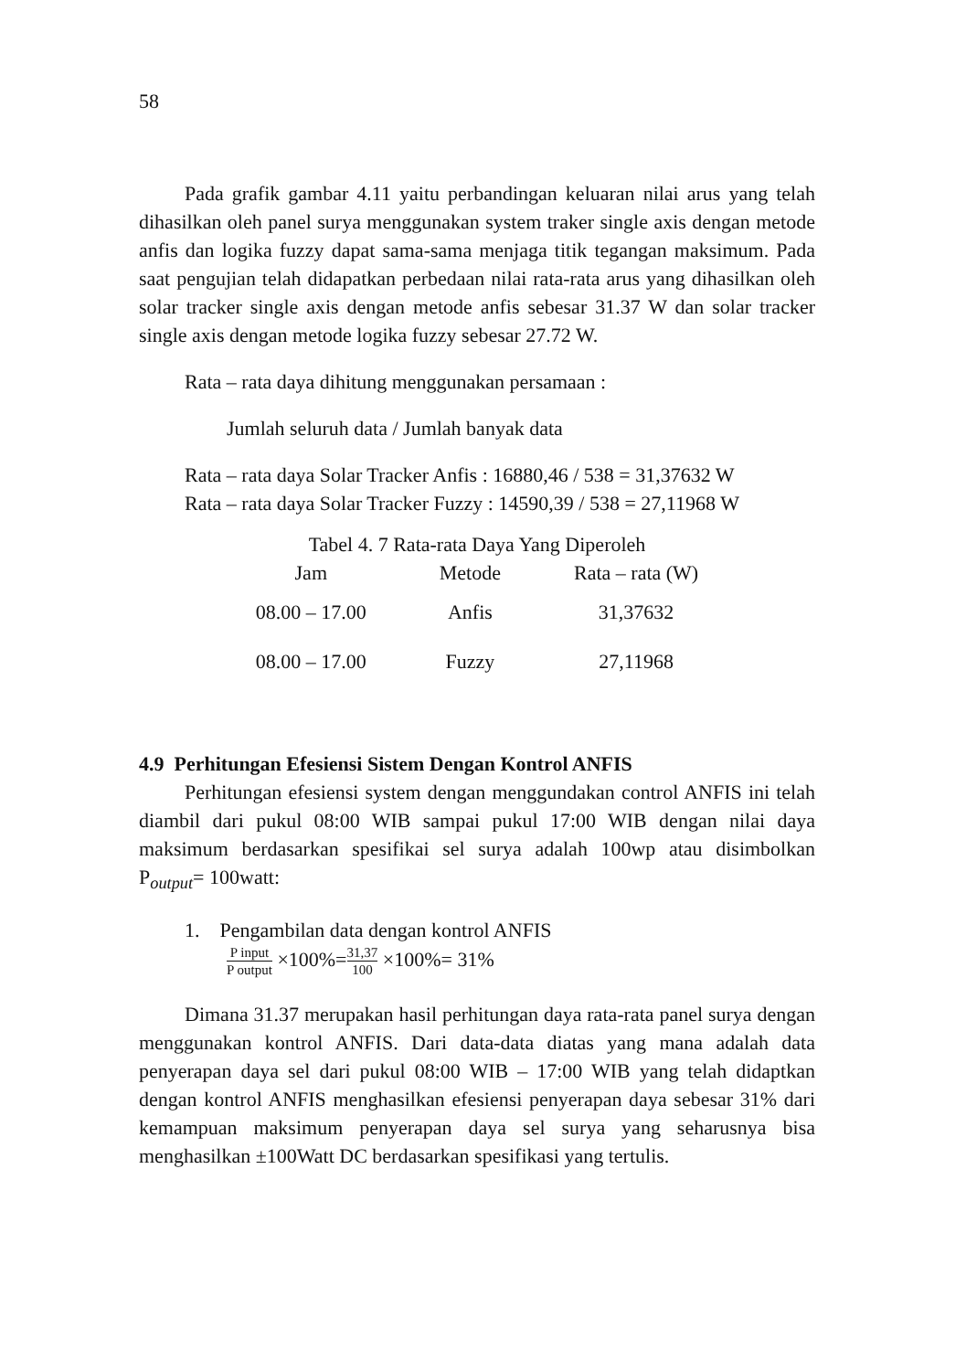58
Pada grafik gambar 4.11 yaitu perbandingan keluaran nilai arus yang telah dihasilkan oleh panel surya menggunakan system traker single axis dengan metode anfis dan logika fuzzy dapat sama-sama menjaga titik tegangan maksimum. Pada saat pengujian telah didapatkan perbedaan nilai rata-rata arus yang dihasilkan oleh solar tracker single axis dengan metode anfis sebesar 31.37 W dan solar tracker single axis dengan metode logika fuzzy sebesar 27.72 W.
Rata – rata daya dihitung menggunakan persamaan :
Jumlah seluruh data / Jumlah banyak data
Rata – rata daya Solar Tracker Anfis : 16880,46 / 538 = 31,37632 W
Rata – rata daya Solar Tracker Fuzzy : 14590,39 / 538 = 27,11968 W
Tabel 4. 7 Rata-rata Daya Yang Diperoleh
| Jam | Metode | Rata – rata (W) |
| --- | --- | --- |
| 08.00 – 17.00 | Anfis | 31,37632 |
| 08.00 – 17.00 | Fuzzy | 27,11968 |
4.9 Perhitungan Efesiensi Sistem Dengan Kontrol ANFIS
Perhitungan efesiensi system dengan menggundakan control ANFIS ini telah diambil dari pukul 08:00 WIB sampai pukul 17:00 WIB dengan nilai daya maksimum berdasarkan spesifikai sel surya adalah 100wp atau disimbolkan P<sub>output</sub>= 100watt:
1. Pengambilan data dengan kontrol ANFIS
P input P output ×100%=31,37 100 ×100%= 31%
Dimana 31.37 merupakan hasil perhitungan daya rata-rata panel surya dengan menggunakan kontrol ANFIS. Dari data-data diatas yang mana adalah data penyerapan daya sel dari pukul 08:00 WIB – 17:00 WIB yang telah didaptkan dengan kontrol ANFIS menghasilkan efesiensi penyerapan daya sebesar 31% dari kemampuan maksimum penyerapan daya sel surya yang seharusnya bisa menghasilkan ±100Watt DC berdasarkan spesifikasi yang tertulis.